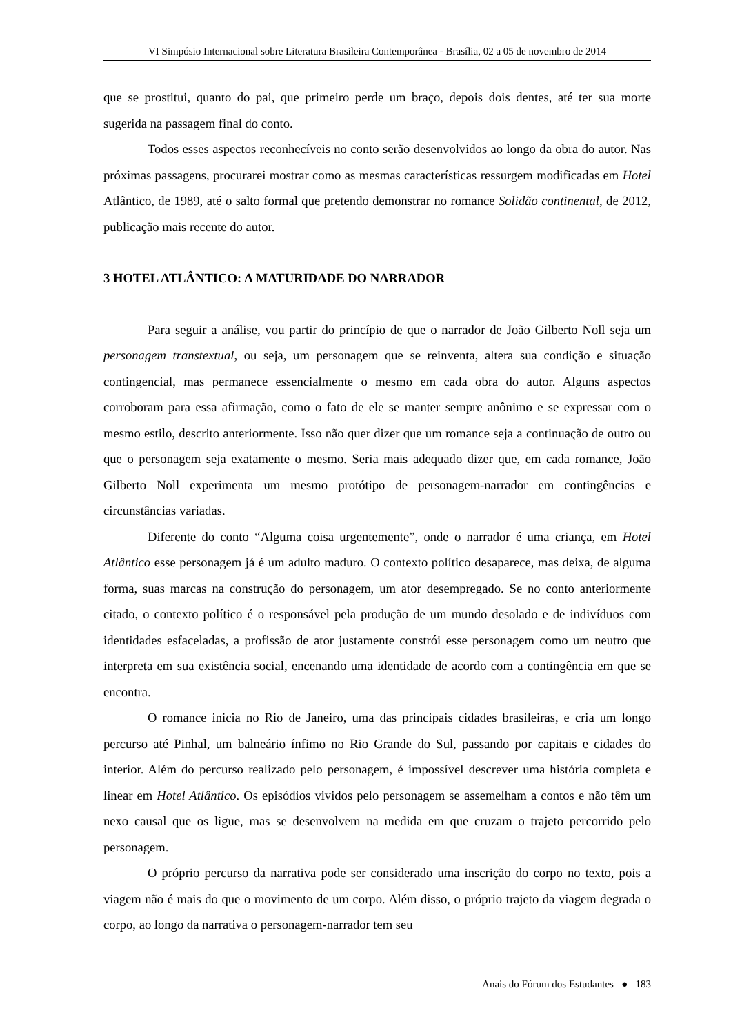VI Simpósio Internacional sobre Literatura Brasileira Contemporânea - Brasília, 02 a 05 de novembro de 2014
que se prostitui, quanto do pai, que primeiro perde um braço, depois dois dentes, até ter sua morte sugerida na passagem final do conto.
Todos esses aspectos reconhecíveis no conto serão desenvolvidos ao longo da obra do autor. Nas próximas passagens, procurarei mostrar como as mesmas características ressurgem modificadas em Hotel Atlântico, de 1989, até o salto formal que pretendo demonstrar no romance Solidão continental, de 2012, publicação mais recente do autor.
3 HOTEL ATLÂNTICO: A MATURIDADE DO NARRADOR
Para seguir a análise, vou partir do princípio de que o narrador de João Gilberto Noll seja um personagem transtextual, ou seja, um personagem que se reinventa, altera sua condição e situação contingencial, mas permanece essencialmente o mesmo em cada obra do autor. Alguns aspectos corroboram para essa afirmação, como o fato de ele se manter sempre anônimo e se expressar com o mesmo estilo, descrito anteriormente. Isso não quer dizer que um romance seja a continuação de outro ou que o personagem seja exatamente o mesmo. Seria mais adequado dizer que, em cada romance, João Gilberto Noll experimenta um mesmo protótipo de personagem-narrador em contingências e circunstâncias variadas.
Diferente do conto “Alguma coisa urgentemente”, onde o narrador é uma criança, em Hotel Atlântico esse personagem já é um adulto maduro. O contexto político desaparece, mas deixa, de alguma forma, suas marcas na construção do personagem, um ator desempregado. Se no conto anteriormente citado, o contexto político é o responsável pela produção de um mundo desolado e de indivíduos com identidades esfaceladas, a profissão de ator justamente constrói esse personagem como um neutro que interpreta em sua existência social, encenando uma identidade de acordo com a contingência em que se encontra.
O romance inicia no Rio de Janeiro, uma das principais cidades brasileiras, e cria um longo percurso até Pinhal, um balneário ínfimo no Rio Grande do Sul, passando por capitais e cidades do interior. Além do percurso realizado pelo personagem, é impossível descrever uma história completa e linear em Hotel Atlântico. Os episódios vividos pelo personagem se assemelham a contos e não têm um nexo causal que os ligue, mas se desenvolvem na medida em que cruzam o trajeto percorrido pelo personagem.
O próprio percurso da narrativa pode ser considerado uma inscrição do corpo no texto, pois a viagem não é mais do que o movimento de um corpo. Além disso, o próprio trajeto da viagem degrada o corpo, ao longo da narrativa o personagem-narrador tem seu
Anais do Fórum dos Estudantes ● 183